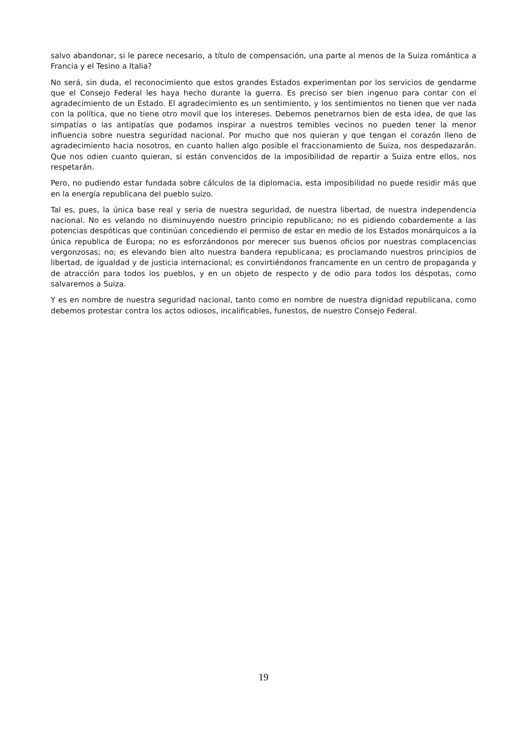salvo abandonar, si le parece necesario, a título de compensación, una parte al menos de la Suiza romántica a Francia y el Tesino a Italia?
No será, sin duda, el reconocimiento que estos grandes Estados experimentan por los servicios de gendarme que el Consejo Federal les haya hecho durante la guerra. Es preciso ser bien ingenuo para contar con el agradecimiento de un Estado. El agradecimiento es un sentimiento, y los sentimientos no tienen que ver nada con la política, que no tiene otro movil que los intereses. Debemos penetrarnos bien de esta idea, de que las simpatías o las antipatías que podamos inspirar a nuestros temibles vecinos no pueden tener la menor influencia sobre nuestra seguridad nacional. Por mucho que nos quieran y que tengan el corazón lleno de agradecimiento hacia nosotros, en cuanto hallen algo posible el fraccionamiento de Suiza, nos despedazarán. Que nos odien cuanto quieran, si están convencidos de la imposibilidad de repartir a Suiza entre ellos, nos respetarán.
Pero, no pudiendo estar fundada sobre cálculos de la diplomacia, esta imposibilidad no puede residir más que en la energía republicana del pueblo suizo.
Tal es, pues, la única base real y seria de nuestra seguridad, de nuestra libertad, de nuestra independencia nacional. No es velando no disminuyendo nuestro principio republicano; no es pidiendo cobardemente a las potencias despóticas que continúan concediendo el permiso de estar en medio de los Estados monárquicos a la única republica de Europa; no es esforzándonos por merecer sus buenos oficios por nuestras complacencias vergonzosas; no; es elevando bien alto nuestra bandera republicana; es proclamando nuestros principios de libertad, de igualdad y de justicia internacional; es convirtiéndonos francamente en un centro de propaganda y de atracción para todos los pueblos, y en un objeto de respecto y de odio para todos los déspotas, como salvaremos a Suiza.
Y es en nombre de nuestra seguridad nacional, tanto como en nombre de nuestra dignidad republicana, como debemos protestar contra los actos odiosos, incalificables, funestos, de nuestro Consejo Federal.
19